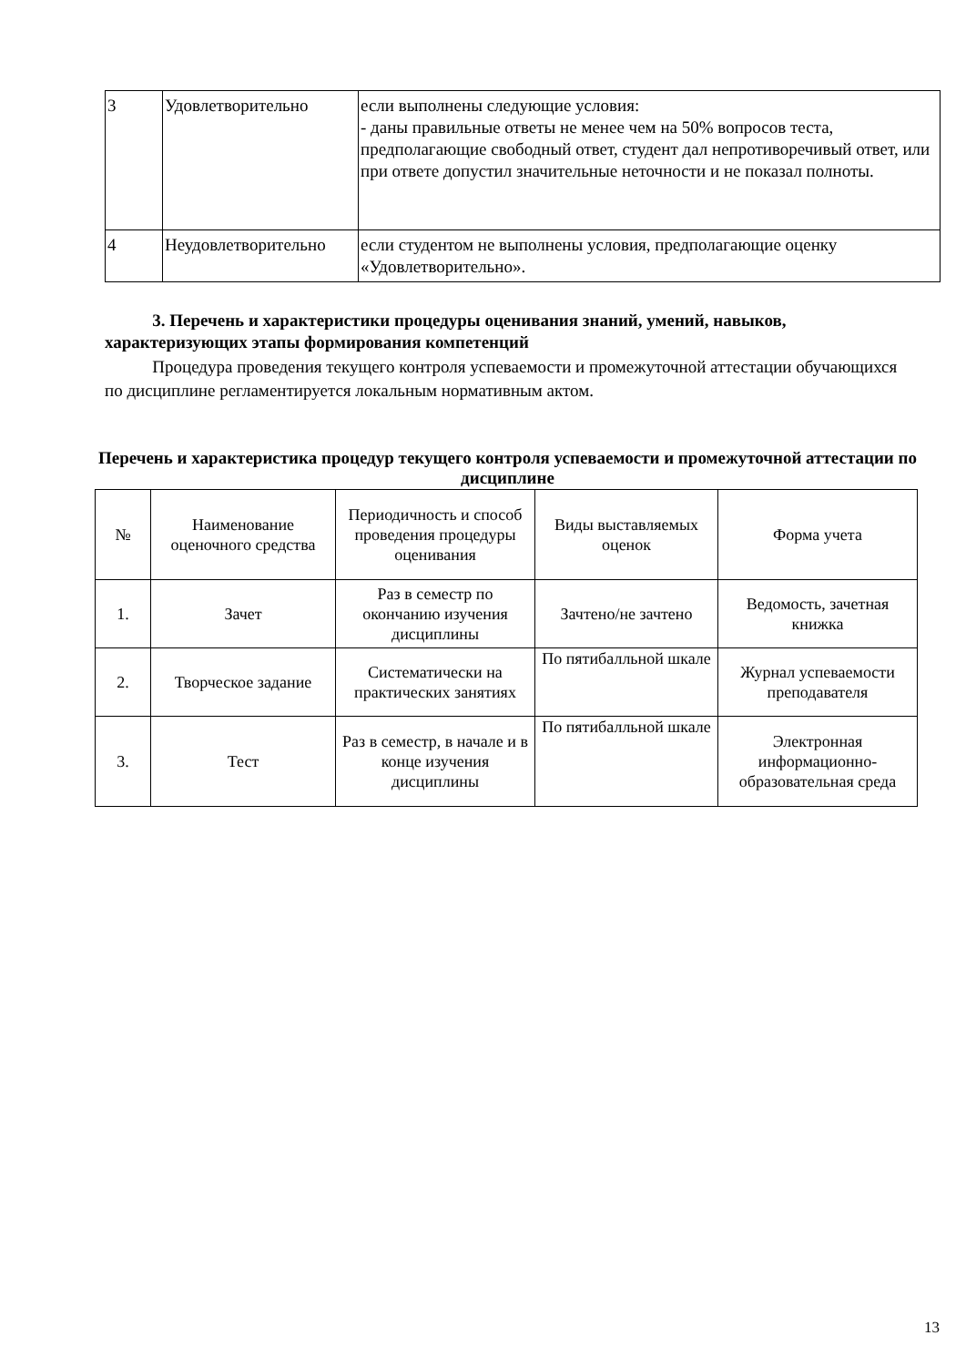| 3 | Удовлетворительно | если выполнены следующие условия: - даны правильные ответы не менее чем на 50% вопросов теста, предполагающие свободный ответ, студент дал непротиворечивый ответ, или при ответе допустил значительные неточности и не показал полноты. |
| 4 | Неудовлетворительно | если студентом не выполнены условия, предполагающие оценку «Удовлетворительно». |
3. Перечень и характеристики процедуры оценивания знаний, умений, навыков, характеризующих этапы формирования компетенций
Процедура проведения текущего контроля успеваемости и промежуточной аттестации обучающихся по дисциплине регламентируется локальным нормативным актом.
Перечень и характеристика процедур текущего контроля успеваемости и промежуточной аттестации по дисциплине
| № | Наименование оценочного средства | Периодичность и способ проведения процедуры оценивания | Виды выставляемых оценок | Форма учета |
| --- | --- | --- | --- | --- |
| 1. | Зачет | Раз в семестр по окончанию изучения дисциплины | Зачтено/не зачтено | Ведомость, зачетная книжка |
| 2. | Творческое задание | Систематически на практических занятиях | По пятибалльной шкале | Журнал успеваемости преподавателя |
| 3. | Тест | Раз в семестр, в начале и в конце изучения дисциплины | По пятибалльной шкале | Электронная информационно-образовательная среда |
13